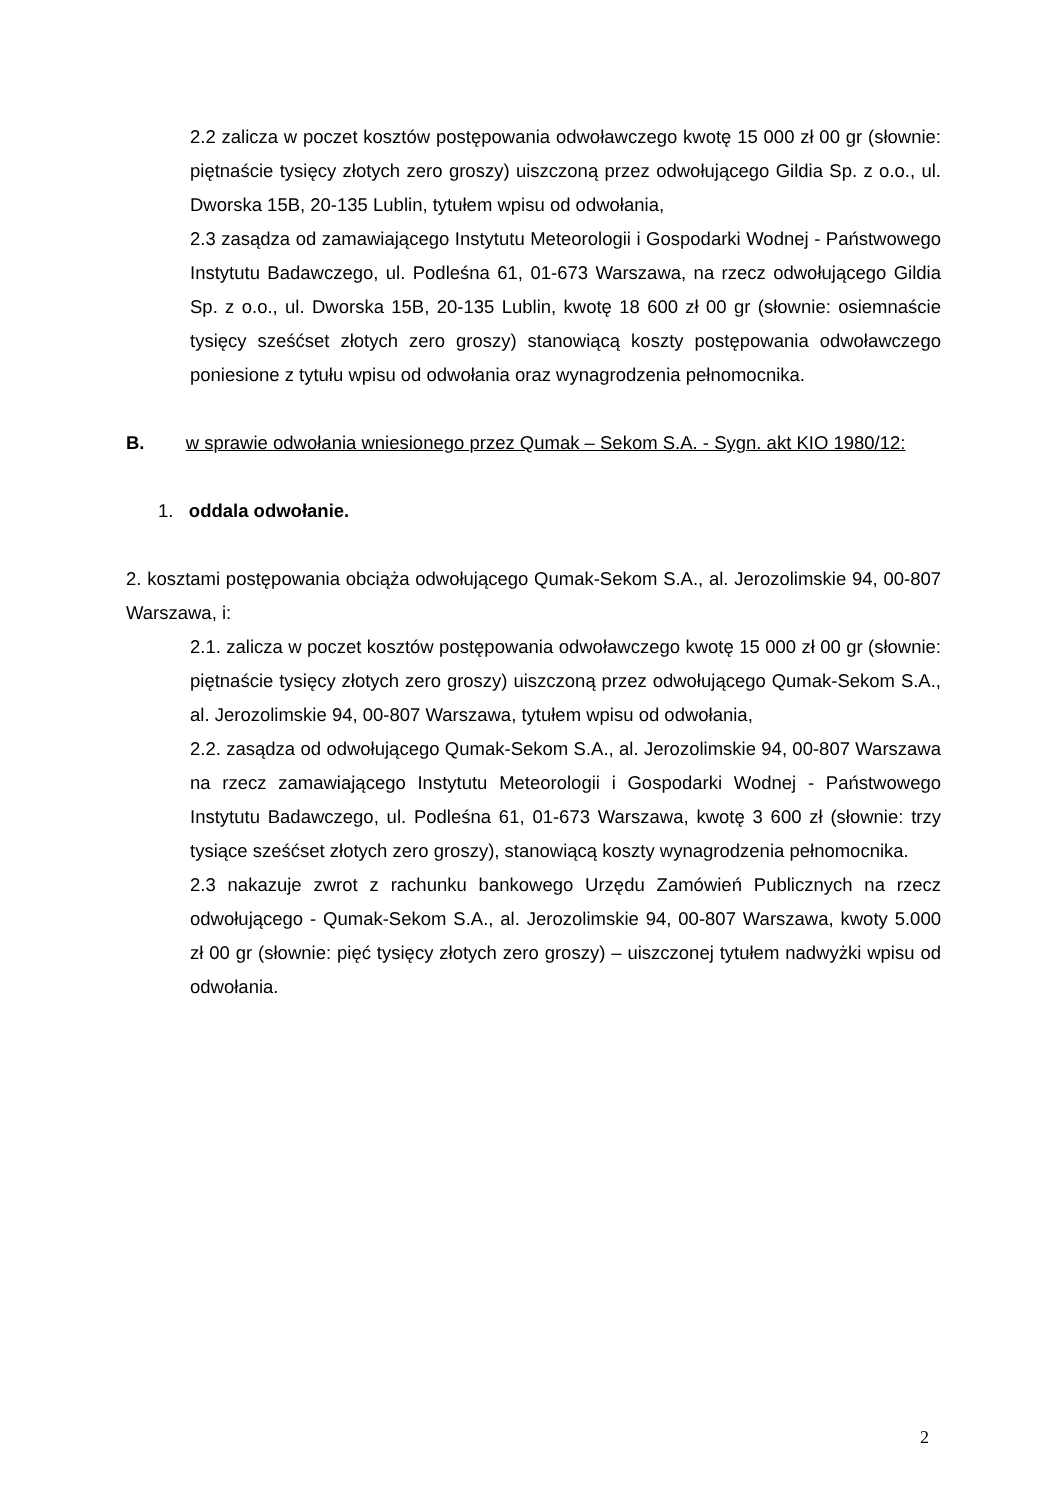2.2 zalicza w poczet kosztów postępowania odwoławczego kwotę 15 000 zł 00 gr (słownie: piętnaście tysięcy złotych zero groszy) uiszczoną przez odwołującego Gildia Sp. z o.o., ul. Dworska 15B, 20-135 Lublin, tytułem wpisu od odwołania,
2.3 zasądza od zamawiającego Instytutu Meteorologii i Gospodarki Wodnej - Państwowego Instytutu Badawczego, ul. Podleśna 61, 01-673 Warszawa, na rzecz odwołującego Gildia Sp. z o.o., ul. Dworska 15B, 20-135 Lublin, kwotę 18 600 zł 00 gr (słownie: osiemnaście tysięcy sześćset złotych zero groszy) stanowiącą koszty postępowania odwoławczego poniesione z tytułu wpisu od odwołania oraz wynagrodzenia pełnomocnika.
B. w sprawie odwołania wniesionego przez Qumak – Sekom S.A. - Sygn. akt KIO 1980/12:
1. oddala odwołanie.
2. kosztami postępowania obciąża odwołującego Qumak-Sekom S.A., al. Jerozolimskie 94, 00-807 Warszawa, i:
2.1. zalicza w poczet kosztów postępowania odwoławczego kwotę 15 000 zł 00 gr (słownie: piętnaście tysięcy złotych zero groszy) uiszczoną przez odwołującego Qumak-Sekom S.A., al. Jerozolimskie 94, 00-807 Warszawa, tytułem wpisu od odwołania,
2.2. zasądza od odwołującego Qumak-Sekom S.A., al. Jerozolimskie 94, 00-807 Warszawa na rzecz zamawiającego Instytutu Meteorologii i Gospodarki Wodnej - Państwowego Instytutu Badawczego, ul. Podleśna 61, 01-673 Warszawa, kwotę 3 600 zł (słownie: trzy tysiące sześćset złotych zero groszy), stanowiącą koszty wynagrodzenia pełnomocnika.
2.3 nakazuje zwrot z rachunku bankowego Urzędu Zamówień Publicznych na rzecz odwołującego - Qumak-Sekom S.A., al. Jerozolimskie 94, 00-807 Warszawa, kwoty 5.000 zł 00 gr (słownie: pięć tysięcy złotych zero groszy) – uiszczonej tytułem nadwyżki wpisu od odwołania.
2